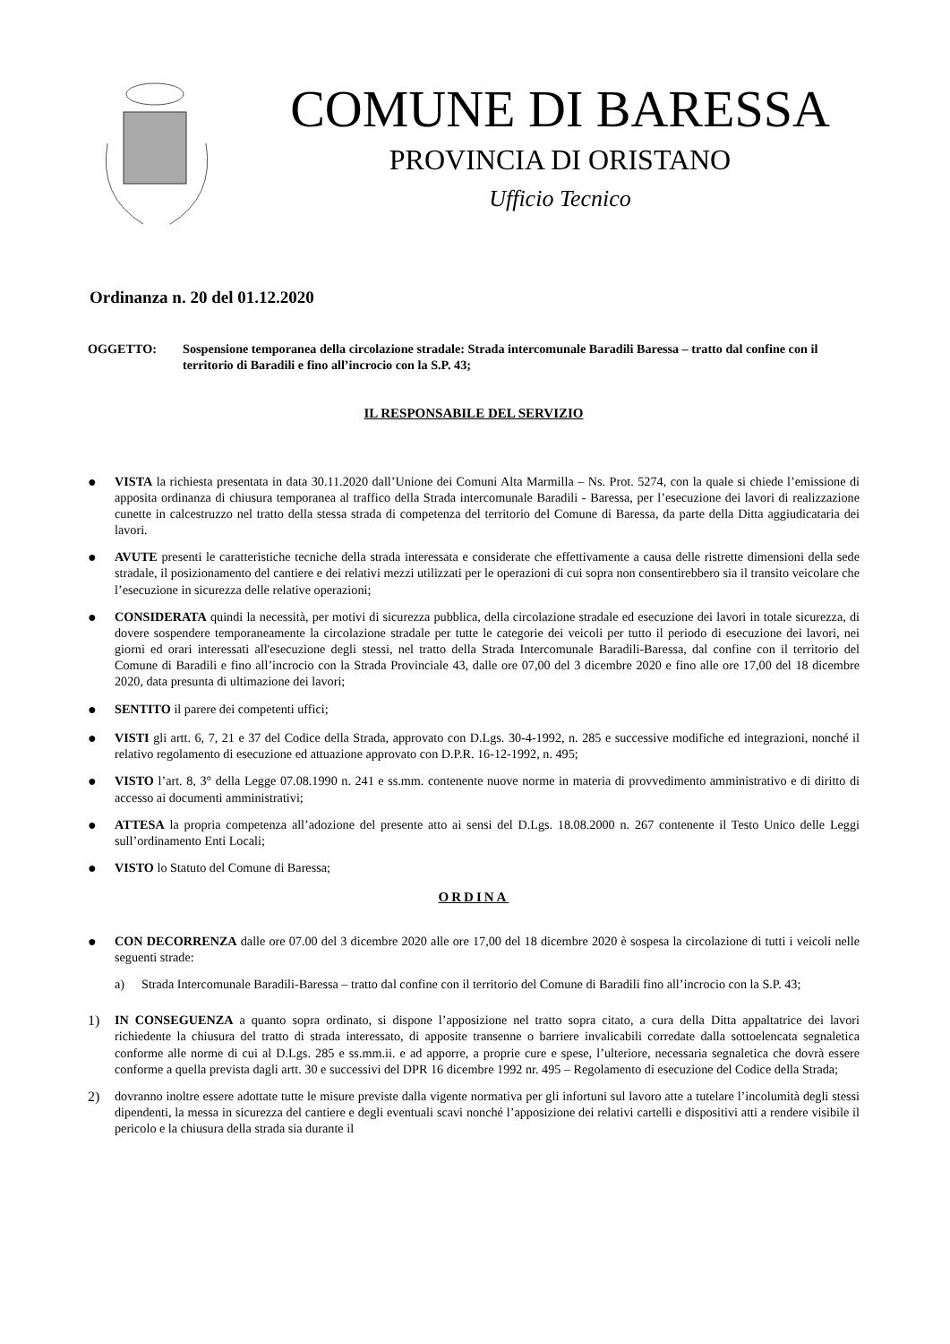COMUNE DI BARESSA
PROVINCIA DI ORISTANO
Ufficio Tecnico
Ordinanza n. 20 del 01.12.2020
OGGETTO: Sospensione temporanea della circolazione stradale: Strada intercomunale Baradili Baressa – tratto dal confine con il territorio di Baradili e fino all’incrocio con la S.P. 43;
IL RESPONSABILE DEL SERVIZIO
● VISTA la richiesta presentata in data 30.11.2020 dall’Unione dei Comuni Alta Marmilla – Ns. Prot. 5274, con la quale si chiede l’emissione di apposita ordinanza di chiusura temporanea al traffico della Strada intercomunale Baradili - Baressa, per l’esecuzione dei lavori di realizzazione cunette in calcestruzzo nel tratto della stessa strada di competenza del territorio del Comune di Baressa, da parte della Ditta aggiudicataria dei lavori.
● AVUTE presenti le caratteristiche tecniche della strada interessata e considerate che effettivamente a causa delle ristrette dimensioni della sede stradale, il posizionamento del cantiere e dei relativi mezzi utilizzati per le operazioni di cui sopra non consentirebbero sia il transito veicolare che l’esecuzione in sicurezza delle relative operazioni;
● CONSIDERATA quindi la necessità, per motivi di sicurezza pubblica, della circolazione stradale ed esecuzione dei lavori in totale sicurezza, di dovere sospendere temporaneamente la circolazione stradale per tutte le categorie dei veicoli per tutto il periodo di esecuzione dei lavori, nei giorni ed orari interessati all'esecuzione degli stessi, nel tratto della Strada Intercomunale Baradili-Baressa, dal confine con il territorio del Comune di Baradili e fino all’incrocio con la Strada Provinciale 43, dalle ore 07,00 del 3 dicembre 2020 e fino alle ore 17,00 del 18 dicembre 2020, data presunta di ultimazione dei lavori;
● SENTITO il parere dei competenti uffici;
● VISTI gli artt. 6, 7, 21 e 37 del Codice della Strada, approvato con D.Lgs. 30-4-1992, n. 285 e successive modifiche ed integrazioni, nonché il relativo regolamento di esecuzione ed attuazione approvato con D.P.R. 16-12-1992, n. 495;
● VISTO l’art. 8, 3° della Legge 07.08.1990 n. 241 e ss.mm. contenente nuove norme in materia di provvedimento amministrativo e di diritto di accesso ai documenti amministrativi;
● ATTESA la propria competenza all’adozione del presente atto ai sensi del D.Lgs. 18.08.2000 n. 267 contenente il Testo Unico delle Leggi sull’ordinamento Enti Locali;
● VISTO lo Statuto del Comune di Baressa;
ORDINA
● CON DECORRENZA dalle ore 07.00 del 3 dicembre 2020 alle ore 17,00 del 18 dicembre 2020 è sospesa la circolazione di tutti i veicoli nelle seguenti strade:
a) Strada Intercomunale Baradili-Baressa – tratto dal confine con il territorio del Comune di Baradili fino all’incrocio con la S.P. 43;
1) IN CONSEGUENZA a quanto sopra ordinato, si dispone l’apposizione nel tratto sopra citato, a cura della Ditta appaltatrice dei lavori richiedente la chiusura del tratto di strada interessato, di apposite transenne o barriere invalicabili corredate dalla sottoelencata segnaletica conforme alle norme di cui al D.Lgs. 285 e ss.mm.ii. e ad apporre, a proprie cure e spese, l’ulteriore, necessaria segnaletica che dovrà essere conforme a quella prevista dagli artt. 30 e successivi del DPR 16 dicembre 1992 nr. 495 – Regolamento di esecuzione del Codice della Strada;
2) dovranno inoltre essere adottate tutte le misure previste dalla vigente normativa per gli infortuni sul lavoro atte a tutelare l’incolumità degli stessi dipendenti, la messa in sicurezza del cantiere e degli eventuali scavi nonché l’apposizione dei relativi cartelli e dispositivi atti a rendere visibile il pericolo e la chiusura della strada sia durante il